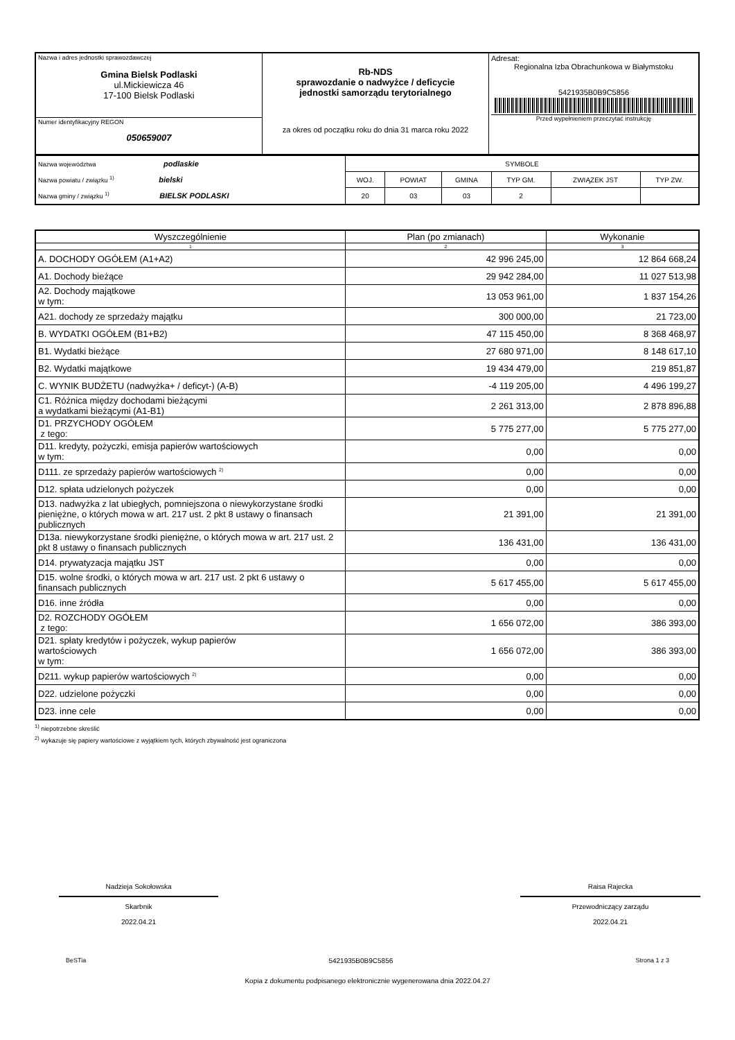| Nazwa i adres jednostki sprawozdawczej Gmina Bielsk Podlaski ul.Mickiewicza 46 17-100 Bielsk Podlaski | Rb-NDS sprawozdanie o nadwyżce / deficycie jednostki samorządu terytorialnego za okres od początku roku do dnia 31 marca roku 2022 | Adresat: Regionalna Izba Obrachunkowa w Białymstoku 5421935B0B9C5856 Przed wypełnieniem przeczytać instrukcję |
| Numer identyfikacyjny REGON 050659007 | | |
| Nazwa województwa podlaskie Nazwa powiatu / związku <sup>1)</sup> bielski Nazwa gminy / związku <sup>1)</sup> BIELSK PODLASKI | SYMBOLE | | | | | |
| | WOJ. | POWIAT | GMINA | TYP GM. | ZWIĄZEK JST | TYP ZW. |
| | 20 | 03 | 03 | 2 | | |
| Wyszczególnienie | Plan (po zmianach) | Wykonanie |
| --- | --- | --- |
| 1 | 2 | 3 |
| A. DOCHODY OGÓŁEM (A1+A2) | 42 996 245,00 | 12 864 668,24 |
| A1. Dochody bieżące | 29 942 284,00 | 11 027 513,98 |
| A2. Dochody majątkowe w tym: | 13 053 961,00 | 1 837 154,26 |
| A21. dochody ze sprzedaży majątku | 300 000,00 | 21 723,00 |
| B. WYDATKI OGÓŁEM (B1+B2) | 47 115 450,00 | 8 368 468,97 |
| B1. Wydatki bieżące | 27 680 971,00 | 8 148 617,10 |
| B2. Wydatki majątkowe | 19 434 479,00 | 219 851,87 |
| C. WYNIK BUDŻETU (nadwyżka+ / deficyt-) (A-B) | -4 119 205,00 | 4 496 199,27 |
| C1. Różnica między dochodami bieżącymi a wydatkami bieżącymi (A1-B1) | 2 261 313,00 | 2 878 896,88 |
| D1. PRZYCHODY OGÓŁEM z tego: | 5 775 277,00 | 5 775 277,00 |
| D11. kredyty, pożyczki, emisja papierów wartościowych w tym: | 0,00 | 0,00 |
| D111. ze sprzedaży papierów wartościowych <sup>2)</sup> | 0,00 | 0,00 |
| D12. spłata udzielonych pożyczek | 0,00 | 0,00 |
| D13. nadwyżka z lat ubiegłych, pomniejszona o niewykorzystane środki pieniężne, o których mowa w art. 217 ust. 2 pkt 8 ustawy o finansach publicznych | 21 391,00 | 21 391,00 |
| D13a. niewykorzystane środki pieniężne, o których mowa w art. 217 ust. 2 pkt 8 ustawy o finansach publicznych | 136 431,00 | 136 431,00 |
| D14. prywatyzacja majątku JST | 0,00 | 0,00 |
| D15. wolne środki, o których mowa w art. 217 ust. 2 pkt 6 ustawy o finansach publicznych | 5 617 455,00 | 5 617 455,00 |
| D16. inne źródła | 0,00 | 0,00 |
| D2. ROZCHODY OGÓŁEM z tego: | 1 656 072,00 | 386 393,00 |
| D21. spłaty kredytów i pożyczek, wykup papierów wartościowych w tym: | 1 656 072,00 | 386 393,00 |
| D211. wykup papierów wartościowych <sup>2)</sup> | 0,00 | 0,00 |
| D22. udzielone pożyczki | 0,00 | 0,00 |
| D23. inne cele | 0,00 | 0,00 |
<sup>1)</sup> niepotrzebne skreślić
<sup>2)</sup> wykazuje się papiery wartościowe z wyjątkiem tych, których zbywalność jest ograniczona
Nadzieja Sokołowska
Skarbnik
2022.04.21
Raisa Rajecka
Przewodniczący zarządu
2022.04.21
BeSTia 5421935B0B9C5856 Strona 1 z 3
Kopia z dokumentu podpisanego elektronicznie wygenerowana dnia 2022.04.27